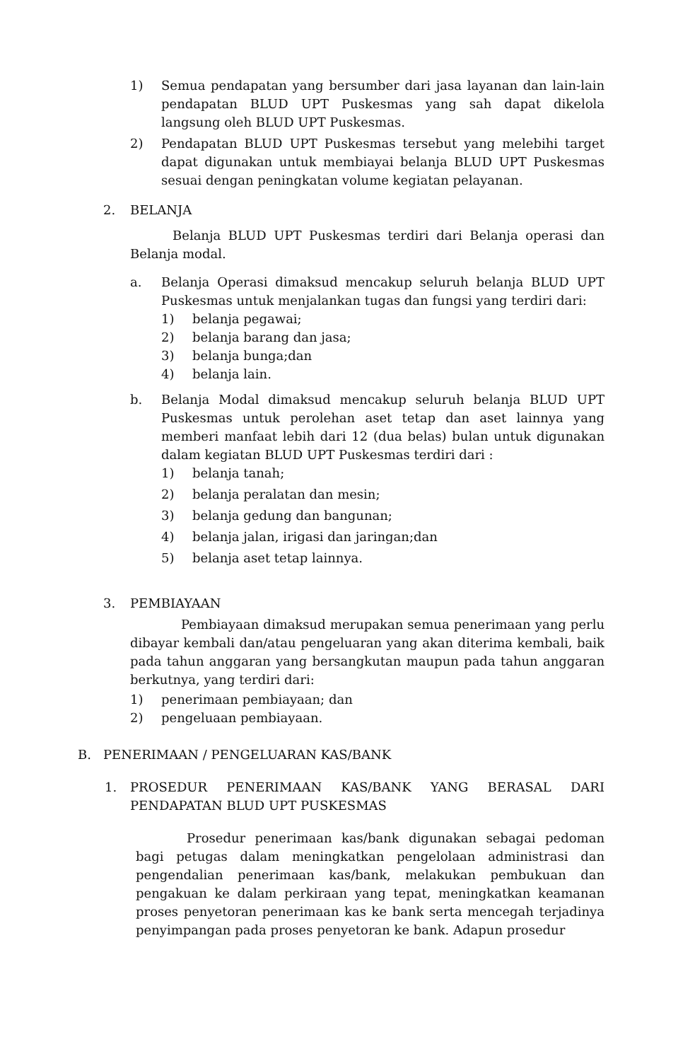1) Semua pendapatan yang bersumber dari jasa layanan dan lain-lain pendapatan BLUD UPT Puskesmas yang sah dapat dikelola langsung oleh BLUD UPT Puskesmas.
2) Pendapatan BLUD UPT Puskesmas tersebut yang melebihi target dapat digunakan untuk membiayai belanja BLUD UPT Puskesmas sesuai dengan peningkatan volume kegiatan pelayanan.
2. BELANJA
Belanja BLUD UPT Puskesmas terdiri dari Belanja operasi dan Belanja modal.
a. Belanja Operasi dimaksud mencakup seluruh belanja BLUD UPT Puskesmas untuk menjalankan tugas dan fungsi yang terdiri dari:
1) belanja pegawai;
2) belanja barang dan jasa;
3) belanja bunga;dan
4) belanja lain.
b. Belanja Modal dimaksud mencakup seluruh belanja BLUD UPT Puskesmas untuk perolehan aset tetap dan aset lainnya yang memberi manfaat lebih dari 12 (dua belas) bulan untuk digunakan dalam kegiatan BLUD UPT Puskesmas terdiri dari :
1) belanja tanah;
2) belanja peralatan dan mesin;
3) belanja gedung dan bangunan;
4) belanja jalan, irigasi dan jaringan;dan
5) belanja aset tetap lainnya.
3. PEMBIAYAAN
Pembiayaan dimaksud merupakan semua penerimaan yang perlu dibayar kembali dan/atau pengeluaran yang akan diterima kembali, baik pada tahun anggaran yang bersangkutan maupun pada tahun anggaran berkutnya, yang terdiri dari:
1) penerimaan pembiayaan; dan
2) pengeluaan pembiayaan.
B. PENERIMAAN / PENGELUARAN KAS/BANK
1. PROSEDUR PENERIMAAN KAS/BANK YANG BERASAL DARI PENDAPATAN BLUD UPT PUSKESMAS
Prosedur penerimaan kas/bank digunakan sebagai pedoman bagi petugas dalam meningkatkan pengelolaan administrasi dan pengendalian penerimaan kas/bank, melakukan pembukuan dan pengakuan ke dalam perkiraan yang tepat, meningkatkan keamanan proses penyetoran penerimaan kas ke bank serta mencegah terjadinya penyimpangan pada proses penyetoran ke bank. Adapun prosedur